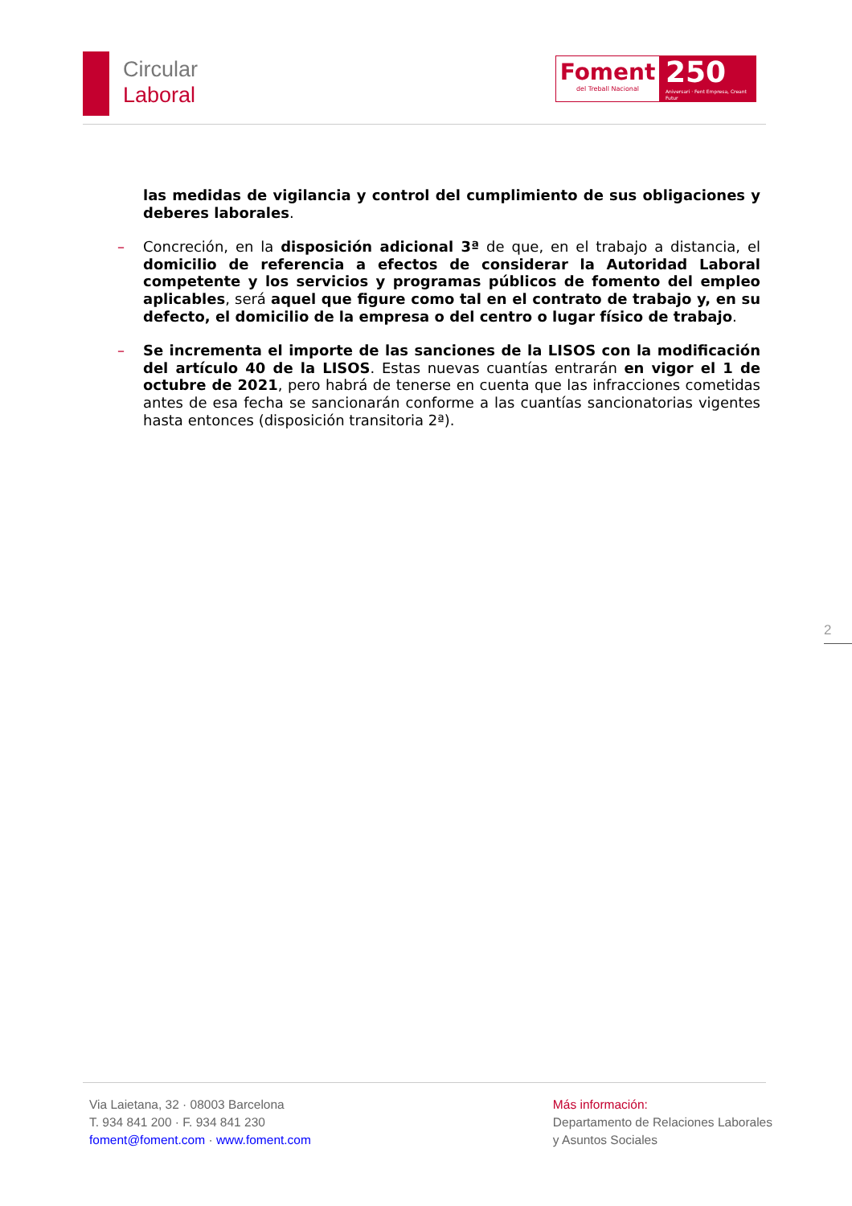Circular
Laboral
Foment
del Treball Nacional
250
Aniversari · Fent Empresa, Creant Futur
las medidas de vigilancia y control del cumplimiento de sus obligaciones y deberes laborales.
– Concreción, en la disposición adicional 3ª de que, en el trabajo a distancia, el domicilio de referencia a efectos de considerar la Autoridad Laboral competente y los servicios y programas públicos de fomento del empleo aplicables, será aquel que figure como tal en el contrato de trabajo y, en su defecto, el domicilio de la empresa o del centro o lugar físico de trabajo.
– Se incrementa el importe de las sanciones de la LISOS con la modificación del artículo 40 de la LISOS. Estas nuevas cuantías entrarán en vigor el 1 de octubre de 2021, pero habrá de tenerse en cuenta que las infracciones cometidas antes de esa fecha se sancionarán conforme a las cuantías sancionatorias vigentes hasta entonces (disposición transitoria 2ª).
2
Via Laietana, 32 · 08003 Barcelona
T. 934 841 200 · F. 934 841 230
foment@foment.com · www.foment.com
Más información:
Departamento de Relaciones Laborales
y Asuntos Sociales